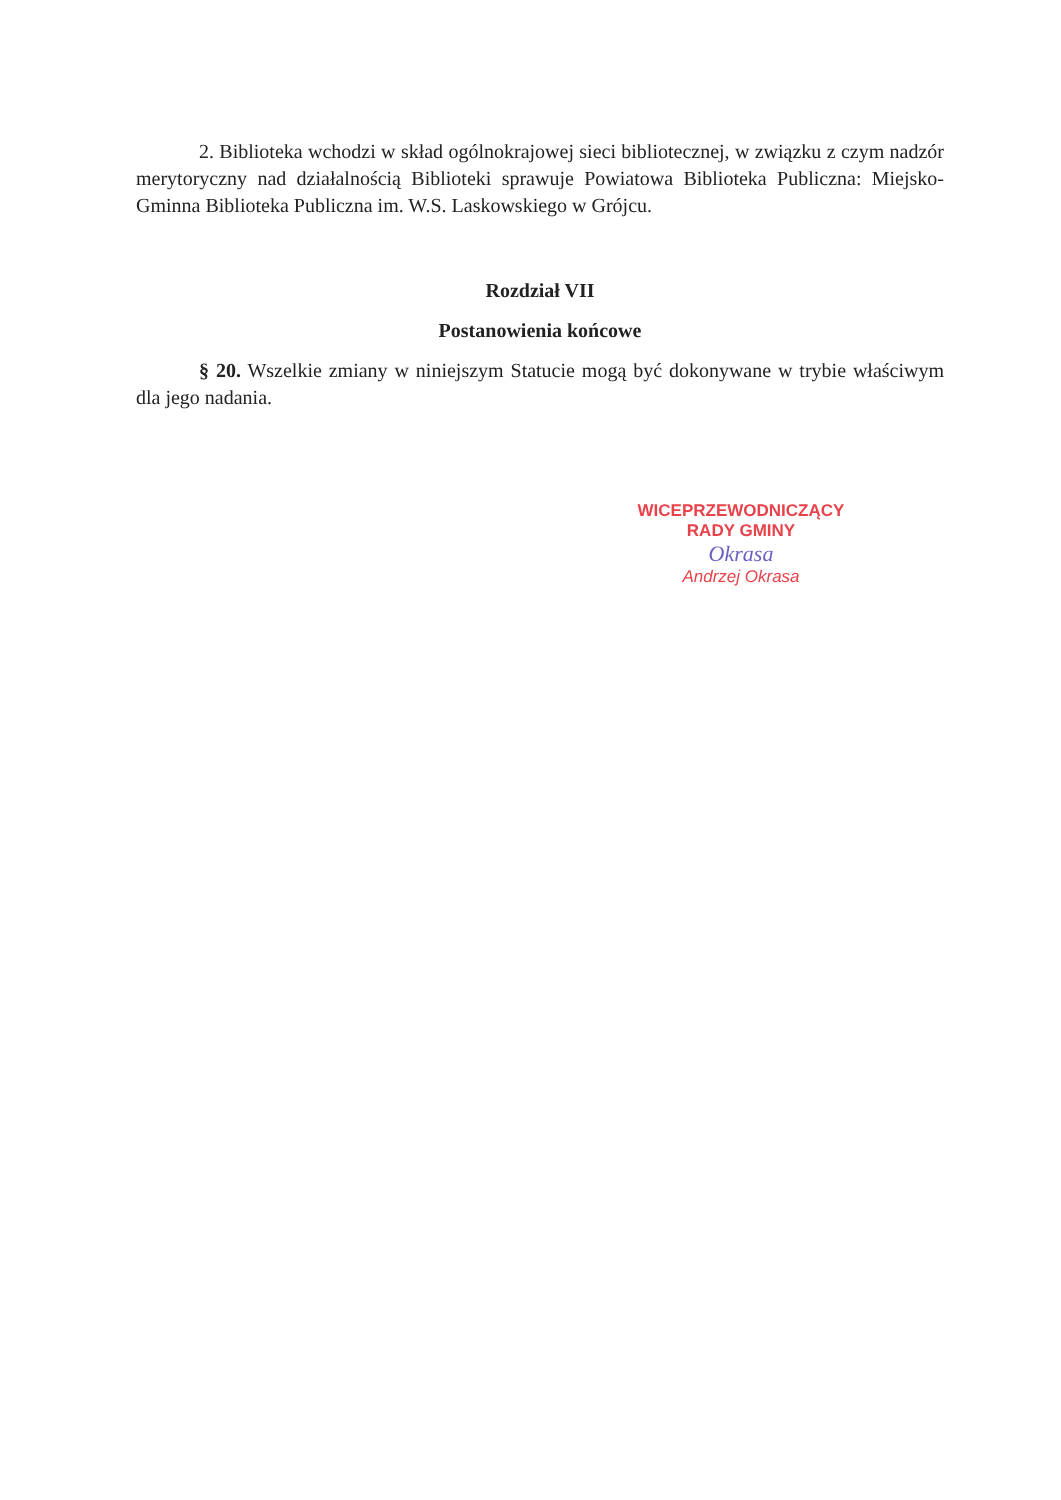2. Biblioteka wchodzi w skład ogólnokrajowej sieci bibliotecznej, w związku z czym nadzór merytoryczny nad działalnością Biblioteki sprawuje Powiatowa Biblioteka Publiczna: Miejsko-Gminna Biblioteka Publiczna im. W.S. Laskowskiego w Grójcu.
Rozdział VII
Postanowienia końcowe
§ 20. Wszelkie zmiany w niniejszym Statucie mogą być dokonywane w trybie właściwym dla jego nadania.
WICEPRZEWODNICZĄCY
RADY GMINY
Okrasa
Andrzej Okrasa